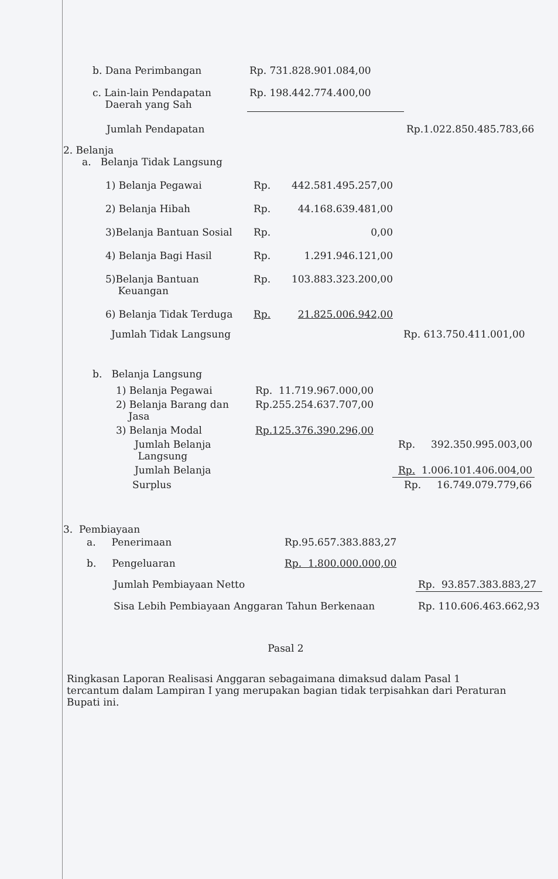| b. Dana Perimbangan | Rp. 731.828.901.084,00 | |
| c. Lain-lain Pendapatan Daerah yang Sah | Rp. 198.442.774.400,00 | |
| Jumlah Pendapatan | | Rp.1.022.850.485.783,66 |
2. Belanja
a. Belanja Tidak Langsung
| 1) Belanja Pegawai | Rp. | 442.581.495.257,00 | |
| 2) Belanja Hibah | Rp. | 44.168.639.481,00 | |
| 3)Belanja Bantuan Sosial | Rp. | 0,00 | |
| 4) Belanja Bagi Hasil | Rp. | 1.291.946.121,00 | |
| 5)Belanja Bantuan Keuangan | Rp. | 103.883.323.200,00 | |
| 6) Belanja Tidak Terduga | Rp. | 21.825.006.942,00 | |
| Jumlah Tidak Langsung | | | Rp. 613.750.411.001,00 |
b. Belanja Langsung
| 1) Belanja Pegawai | Rp. 11.719.967.000,00 | |
| 2) Belanja Barang dan Jasa | Rp.255.254.637.707,00 | |
| 3) Belanja Modal | Rp.125.376.390.296,00 | |
| Jumlah Belanja Langsung | | Rp. 392.350.995.003,00 |
| Jumlah Belanja | | Rp. 1.006.101.406.004,00 |
| Surplus | | Rp. 16.749.079.779,66 |
3. Pembiayaan
| a. Penerimaan | Rp.95.657.383.883,27 | |
| b. Pengeluaran | Rp. 1.800.000.000,00 | |
| Jumlah Pembiayaan Netto | | Rp. 93.857.383.883,27 |
| Sisa Lebih Pembiayaan Anggaran Tahun Berkenaan | | Rp. 110.606.463.662,93 |
Pasal 2
Ringkasan Laporan Realisasi Anggaran sebagaimana dimaksud dalam Pasal 1 tercantum dalam Lampiran I yang merupakan bagian tidak terpisahkan dari Peraturan Bupati ini.